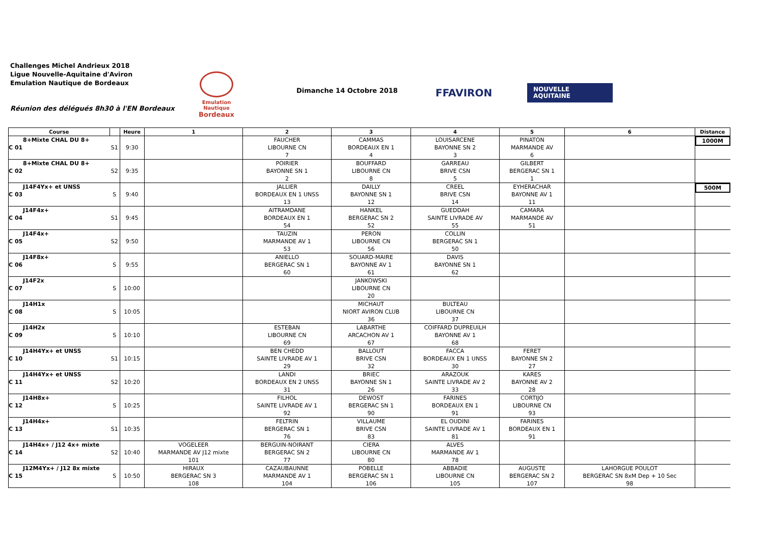Challenges Michel Andrieux 2018
Ligue Nouvelle-Aquitaine d'Aviron
Emulation Nautique de Bordeaux
Réunion des délégués 8h30 à l'EN Bordeaux
Emulation Nautique
Bordeaux
Dimanche 14 Octobre 2018 FFAVIRON
NOUVELLE
AQUITAINE
| Course | | | Heure | 1 | 2 | 3 | 4 | 5 | 6 | Distance |
| --- | --- | --- | --- | --- | --- | --- | --- | --- | --- | --- |
| C 01 | 8+Mixte CHAL DU 8+ | S1 | 9:30 | | FAUCHER LIBOURNE CN 7 | CAMMAS BORDEAUX EN 1 4 | LOUISARCENE BAYONNE SN 2 3 | PINATON MARMANDE AV 6 | | 1000M |
| C 02 | 8+Mixte CHAL DU 8+ | S2 | 9:35 | | POIRIER BAYONNE SN 1 2 | BOUFFARD LIBOURNE CN 8 | GARREAU BRIVE CSN 5 | GILBERT BERGERAC SN 1 1 | | |
| C 03 | J14F4Yx+ et UNSS | S | 9:40 | | JALLIER BORDEAUX EN 1 UNSS 13 | DAILLY BAYONNE SN 1 12 | CREEL BRIVE CSN 14 | EYHERACHAR BAYONNE AV 1 11 | | 500M |
| C 04 | J14F4x+ | S1 | 9:45 | | AITRAMDANE BORDEAUX EN 1 54 | HANKEL BERGERAC SN 2 52 | GUEDDAH SAINTE LIVRADE AV 55 | CAMARA MARMANDE AV 51 | | |
| C 05 | J14F4x+ | S2 | 9:50 | | TAUZIN MARMANDE AV 1 53 | PERON LIBOURNE CN 56 | COLLIN BERGERAC SN 1 50 | | | |
| C 06 | J14F8x+ | S | 9:55 | | ANIELLO BERGERAC SN 1 60 | SOUARD-MAIRE BAYONNE AV 1 61 | DAVIS BAYONNE SN 1 62 | | | |
| C 07 | J14F2x | S | 10:00 | | | JANKOWSKI LIBOURNE CN 20 | | | | |
| C 08 | J14H1x | S | 10:05 | | | MICHAUT NIORT AVIRON CLUB 36 | BULTEAU LIBOURNE CN 37 | | | |
| C 09 | J14H2x | S | 10:10 | | ESTEBAN LIBOURNE CN 69 | LABARTHE ARCACHON AV 1 67 | COIFFARD DUPREUILH BAYONNE AV 1 68 | | | |
| C 10 | J14H4Yx+ et UNSS | S1 | 10:15 | | BEN CHEDD SAINTE LIVRADE AV 1 29 | BALLOUT BRIVE CSN 32 | FACCA BORDEAUX EN 1 UNSS 30 | FERET BAYONNE SN 2 27 | | |
| C 11 | J14H4Yx+ et UNSS | S2 | 10:20 | | LANDI BORDEAUX EN 2 UNSS 31 | BRIEC BAYONNE SN 1 26 | ARAZOUK SAINTE LIVRADE AV 2 33 | KARES BAYONNE AV 2 28 | | |
| C 12 | J14H8x+ | S | 10:25 | | FILHOL SAINTE LIVRADE AV 1 92 | DEWOST BERGERAC SN 1 90 | FARINES BORDEAUX EN 1 91 | CORTIJO LIBOURNE CN 93 | | |
| C 13 | J14H4x+ | S1 | 10:35 | | FELTRIN BERGERAC SN 1 76 | VILLAUME BRIVE CSN 83 | EL OUDINI SAINTE LIVRADE AV 1 81 | FARINES BORDEAUX EN 1 91 | | |
| C 14 | J14H4x+ / J12 4x+ mixte | S2 | 10:40 | VOGELEER MARMANDE AV J12 mixte 101 | BERGUIN-NOIRANT BERGERAC SN 2 77 | CIERA LIBOURNE CN 80 | ALVES MARMANDE AV 1 78 | | | |
| C 15 | J12M4Yx+ / J12 8x mixte | S | 10:50 | HIRAUX BERGERAC SN 3 108 | CAZAUBAUNNE MARMANDE AV 1 104 | POBELLE BERGERAC SN 1 106 | ABBADIE LIBOURNE CN 105 | AUGUSTE BERGERAC SN 2 107 | LAHORGUE POULOT BERGERAC SN 8xM Dep + 10 Sec 98 | |